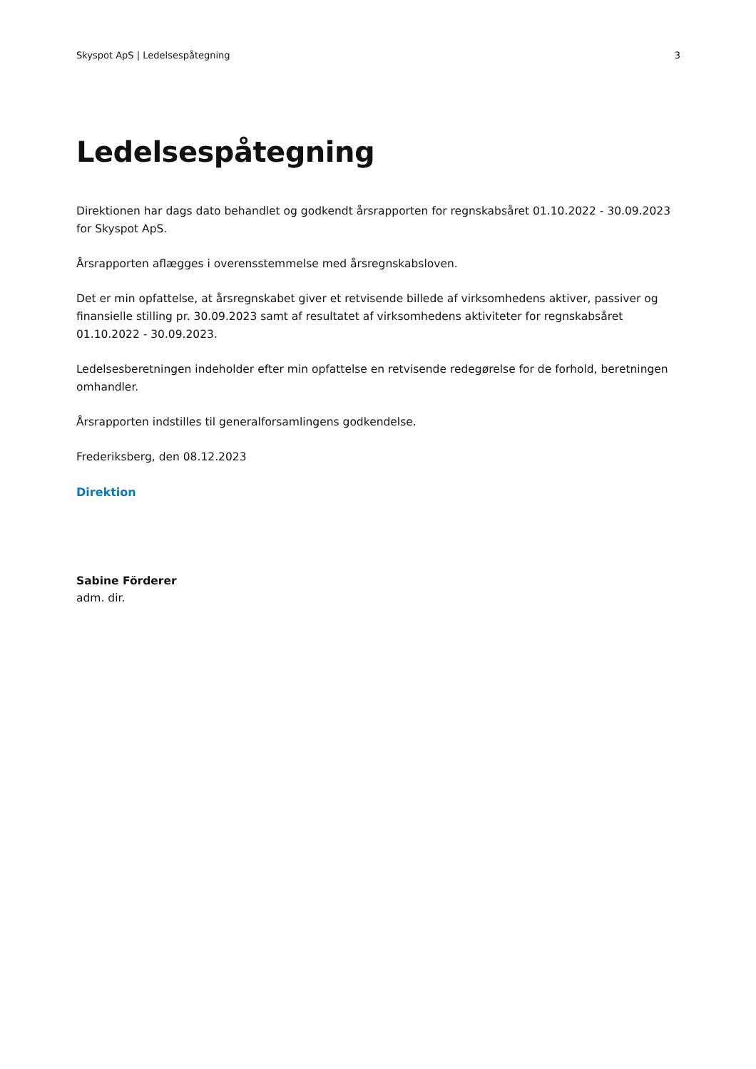Skyspot ApS | Ledelsespåtegning 3
Ledelsespåtegning
Direktionen har dags dato behandlet og godkendt årsrapporten for regnskabsåret 01.10.2022 - 30.09.2023 for Skyspot ApS.
Årsrapporten aflægges i overensstemmelse med årsregnskabsloven.
Det er min opfattelse, at årsregnskabet giver et retvisende billede af virksomhedens aktiver, passiver og finansielle stilling pr. 30.09.2023 samt af resultatet af virksomhedens aktiviteter for regnskabsåret 01.10.2022 - 30.09.2023.
Ledelsesberetningen indeholder efter min opfattelse en retvisende redegørelse for de forhold, beretningen omhandler.
Årsrapporten indstilles til generalforsamlingens godkendelse.
Frederiksberg, den 08.12.2023
Direktion
Sabine Förderer
adm. dir.